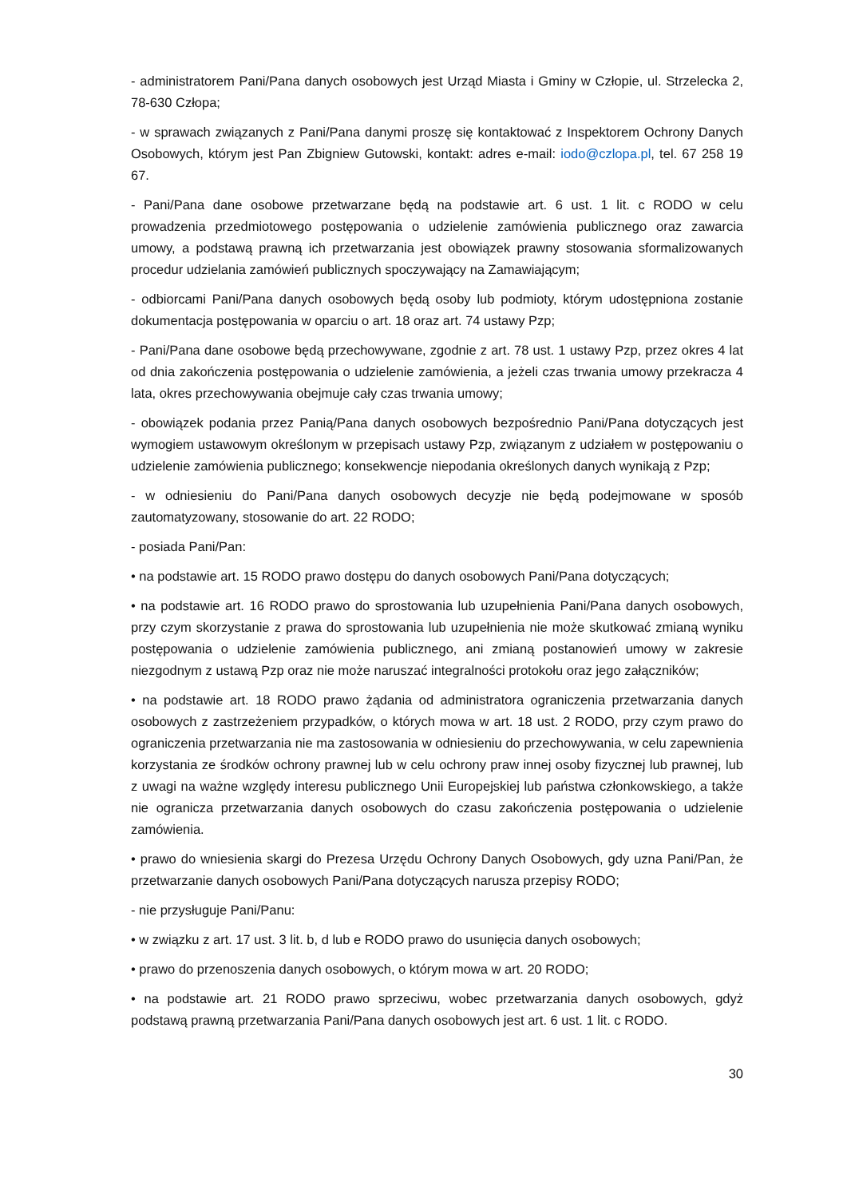- administratorem Pani/Pana danych osobowych jest Urząd Miasta i Gminy w Człopie, ul. Strzelecka 2, 78-630 Człopa;
- w sprawach związanych z Pani/Pana danymi proszę się kontaktować z Inspektorem Ochrony Danych Osobowych, którym jest Pan Zbigniew Gutowski, kontakt: adres e-mail: iodo@czlopa.pl, tel. 67 258 19 67.
- Pani/Pana dane osobowe przetwarzane będą na podstawie art. 6 ust. 1 lit. c RODO w celu prowadzenia przedmiotowego postępowania o udzielenie zamówienia publicznego oraz zawarcia umowy, a podstawą prawną ich przetwarzania jest obowiązek prawny stosowania sformalizowanych procedur udzielania zamówień publicznych spoczywający na Zamawiającym;
- odbiorcami Pani/Pana danych osobowych będą osoby lub podmioty, którym udostępniona zostanie dokumentacja postępowania w oparciu o art. 18 oraz art. 74 ustawy Pzp;
- Pani/Pana dane osobowe będą przechowywane, zgodnie z art. 78 ust. 1 ustawy Pzp, przez okres 4 lat od dnia zakończenia postępowania o udzielenie zamówienia, a jeżeli czas trwania umowy przekracza 4 lata, okres przechowywania obejmuje cały czas trwania umowy;
- obowiązek podania przez Panią/Pana danych osobowych bezpośrednio Pani/Pana dotyczących jest wymogiem ustawowym określonym w przepisach ustawy Pzp, związanym z udziałem w postępowaniu o udzielenie zamówienia publicznego; konsekwencje niepodania określonych danych wynikają z Pzp;
- w odniesieniu do Pani/Pana danych osobowych decyzje nie będą podejmowane w sposób zautomatyzowany, stosowanie do art. 22 RODO;
- posiada Pani/Pan:
• na podstawie art. 15 RODO prawo dostępu do danych osobowych Pani/Pana dotyczących;
• na podstawie art. 16 RODO prawo do sprostowania lub uzupełnienia Pani/Pana danych osobowych, przy czym skorzystanie z prawa do sprostowania lub uzupełnienia nie może skutkować zmianą wyniku postępowania o udzielenie zamówienia publicznego, ani zmianą postanowień umowy w zakresie niezgodnym z ustawą Pzp oraz nie może naruszać integralności protokołu oraz jego załączników;
• na podstawie art. 18 RODO prawo żądania od administratora ograniczenia przetwarzania danych osobowych z zastrzeżeniem przypadków, o których mowa w art. 18 ust. 2 RODO, przy czym prawo do ograniczenia przetwarzania nie ma zastosowania w odniesieniu do przechowywania, w celu zapewnienia korzystania ze środków ochrony prawnej lub w celu ochrony praw innej osoby fizycznej lub prawnej, lub z uwagi na ważne względy interesu publicznego Unii Europejskiej lub państwa członkowskiego, a także nie ogranicza przetwarzania danych osobowych do czasu zakończenia postępowania o udzielenie zamówienia.
• prawo do wniesienia skargi do Prezesa Urzędu Ochrony Danych Osobowych, gdy uzna Pani/Pan, że przetwarzanie danych osobowych Pani/Pana dotyczących narusza przepisy RODO;
- nie przysługuje Pani/Panu:
• w związku z art. 17 ust. 3 lit. b, d lub e RODO prawo do usunięcia danych osobowych;
• prawo do przenoszenia danych osobowych, o którym mowa w art. 20 RODO;
• na podstawie art. 21 RODO prawo sprzeciwu, wobec przetwarzania danych osobowych, gdyż podstawą prawną przetwarzania Pani/Pana danych osobowych jest art. 6 ust. 1 lit. c RODO.
30